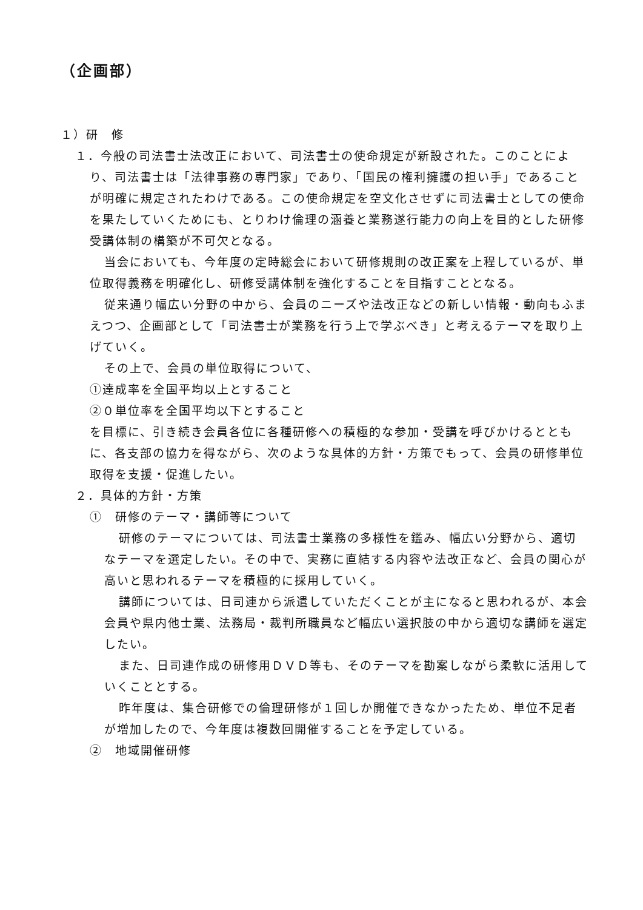（企画部）
１）研　修
１．今般の司法書士法改正において、司法書士の使命規定が新設された。このことにより、司法書士は「法律事務の専門家」であり、「国民の権利擁護の担い手」であることが明確に規定されたわけである。この使命規定を空文化させずに司法書士としての使命を果たしていくためにも、とりわけ倫理の涵養と業務遂行能力の向上を目的とした研修受講体制の構築が不可欠となる。
当会においても、今年度の定時総会において研修規則の改正案を上程しているが、単位取得義務を明確化し、研修受講体制を強化することを目指すこととなる。
従来通り幅広い分野の中から、会員のニーズや法改正などの新しい情報・動向もふまえつつ、企画部として「司法書士が業務を行う上で学ぶべき」と考えるテーマを取り上げていく。
その上で、会員の単位取得について、
①達成率を全国平均以上とすること
②０単位率を全国平均以下とすること
を目標に、引き続き会員各位に各種研修への積極的な参加・受講を呼びかけるとともに、各支部の協力を得ながら、次のような具体的方針・方策でもって、会員の研修単位取得を支援・促進したい。
２．具体的方針・方策
①　研修のテーマ・講師等について
研修のテーマについては、司法書士業務の多様性を鑑み、幅広い分野から、適切なテーマを選定したい。その中で、実務に直結する内容や法改正など、会員の関心が高いと思われるテーマを積極的に採用していく。
講師については、日司連から派遣していただくことが主になると思われるが、本会会員や県内他士業、法務局・裁判所職員など幅広い選択肢の中から適切な講師を選定したい。
また、日司連作成の研修用ＤＶＤ等も、そのテーマを勘案しながら柔軟に活用していくこととする。
昨年度は、集合研修での倫理研修が１回しか開催できなかったため、単位不足者が増加したので、今年度は複数回開催することを予定している。
②　地域開催研修